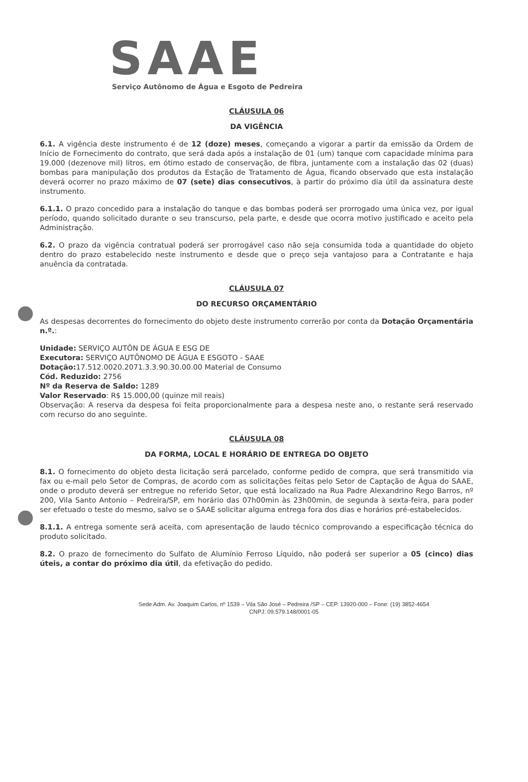SAAE
Serviço Autônomo de Água e Esgoto de Pedreira
CLÁUSULA 06
DA VIGÊNCIA
6.1. A vigência deste instrumento é de 12 (doze) meses, começando a vigorar a partir da emissão da Ordem de Início de Fornecimento do contrato, que será dada após a instalação de 01 (um) tanque com capacidade mínima para 19.000 (dezenove mil) litros, em ótimo estado de conservação, de fibra, juntamente com a instalação das 02 (duas) bombas para manipulação dos produtos da Estação de Tratamento de Água, ficando observado que esta instalação deverá ocorrer no prazo máximo de 07 (sete) dias consecutivos, à partir do próximo dia útil da assinatura deste instrumento.
6.1.1. O prazo concedido para a instalação do tanque e das bombas poderá ser prorrogado uma única vez, por igual período, quando solicitado durante o seu transcurso, pela parte, e desde que ocorra motivo justificado e aceito pela Administração.
6.2. O prazo da vigência contratual poderá ser prorrogável caso não seja consumida toda a quantidade do objeto dentro do prazo estabelecido neste instrumento e desde que o preço seja vantajoso para a Contratante e haja anuência da contratada.
CLÁUSULA 07
DO RECURSO ORÇAMENTÁRIO
As despesas decorrentes do fornecimento do objeto deste instrumento correrão por conta da Dotação Orçamentária n.º.:
Unidade: SERVIÇO AUTÔN DE ÁGUA E ESG DE
Executora: SERVIÇO AUTÔNOMO DE ÁGUA E ESGOTO - SAAE
Dotação: 17.512.0020.2071.3.3.90.30.00.00 Material de Consumo
Cód. Reduzido: 2756
Nº da Reserva de Saldo: 1289
Valor Reservado: R$ 15.000,00 (quinze mil reais)
Observação: A reserva da despesa foi feita proporcionalmente para a despesa neste ano, o restante será reservado com recurso do ano seguinte.
CLÁUSULA 08
DA FORMA, LOCAL E HORÁRIO DE ENTREGA DO OBJETO
8.1. O fornecimento do objeto desta licitação será parcelado, conforme pedido de compra, que será transmitido via fax ou e-mail pelo Setor de Compras, de acordo com as solicitações feitas pelo Setor de Captação de Água do SAAE, onde o produto deverá ser entregue no referido Setor, que está localizado na Rua Padre Alexandrino Rego Barros, nº 200, Vila Santo Antonio – Pedreira/SP, em horário das 07h00min às 23h00min, de segunda à sexta-feira, para poder ser efetuado o teste do mesmo, salvo se o SAAE solicitar alguma entrega fora dos dias e horários pré-estabelecidos.
8.1.1. A entrega somente será aceita, com apresentação de laudo técnico comprovando a especificação técnica do produto solicitado.
8.2. O prazo de fornecimento do Sulfato de Alumínio Ferroso Líquido, não poderá ser superior a 05 (cinco) dias úteis, a contar do próximo dia útil, da efetivação do pedido.
Sede Adm. Av. Joaquim Carlos, nº 1539 – Vila São José – Pedreira /SP – CEP. 13920-000 – Fone: (19) 3852-4654
CNPJ: 09.579.148/0001-05